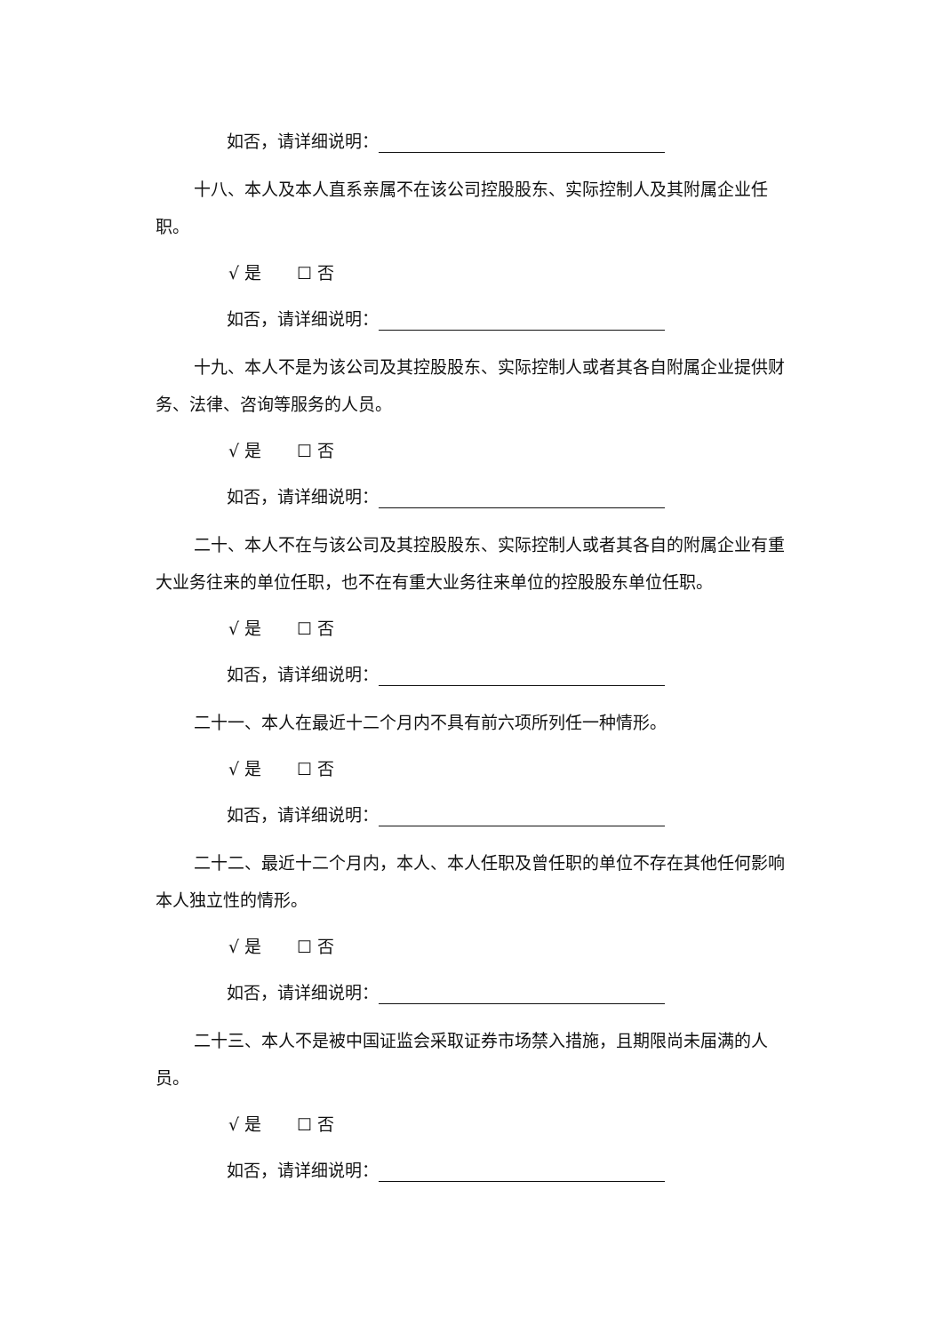如否，请详细说明：
十八、本人及本人直系亲属不在该公司控股股东、实际控制人及其附属企业任职。
√ 是 ☐ 否
如否，请详细说明：
十九、本人不是为该公司及其控股股东、实际控制人或者其各自附属企业提供财务、法律、咨询等服务的人员。
√ 是 ☐ 否
如否，请详细说明：
二十、本人不在与该公司及其控股股东、实际控制人或者其各自的附属企业有重大业务往来的单位任职，也不在有重大业务往来单位的控股股东单位任职。
√ 是 ☐ 否
如否，请详细说明：
二十一、本人在最近十二个月内不具有前六项所列任一种情形。
√ 是 ☐ 否
如否，请详细说明：
二十二、最近十二个月内，本人、本人任职及曾任职的单位不存在其他任何影响本人独立性的情形。
√ 是 ☐ 否
如否，请详细说明：
二十三、本人不是被中国证监会采取证券市场禁入措施，且期限尚未届满的人员。
√ 是 ☐ 否
如否，请详细说明：